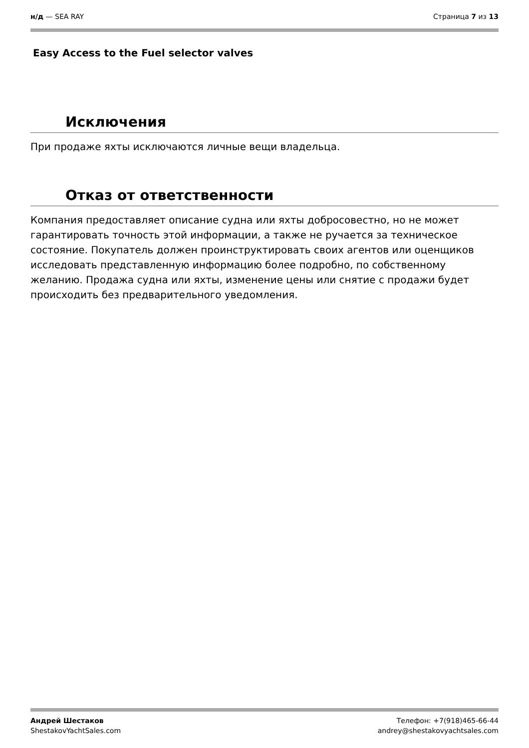н/д — SEA RAY Страница 7 из 13
Easy Access to the Fuel selector valves
Исключения
При продаже яхты исключаются личные вещи владельца.
Отказ от ответственности
Компания предоставляет описание судна или яхты добросовестно, но не может гарантировать точность этой информации, а также не ручается за техническое состояние. Покупатель должен проинструктировать своих агентов или оценщиков исследовать представленную информацию более подробно, по собственному желанию. Продажа судна или яхты, изменение цены или снятие с продажи будет происходить без предварительного уведомления.
Андрей Шестаков
ShestakovYachtSales.com
Телефон: +7(918)465-66-44
andrey@shestakovyachtsales.com